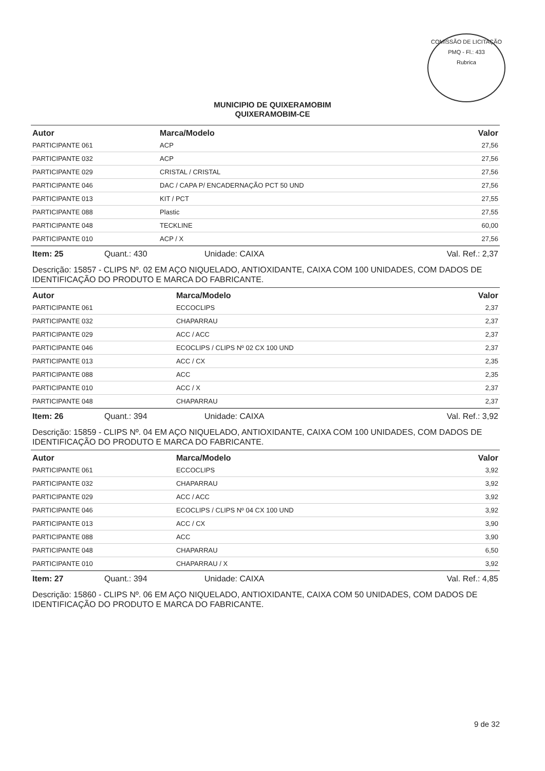COMISSÃO DE LICITAÇÃO
PMQ - Fl.: 433
Rubrica
MUNICIPIO DE QUIXERAMOBIM
QUIXERAMOBIM-CE
| Autor | Marca/Modelo | Valor |
| --- | --- | --- |
| PARTICIPANTE 061 | ACP | 27,56 |
| PARTICIPANTE 032 | ACP | 27,56 |
| PARTICIPANTE 029 | CRISTAL / CRISTAL | 27,56 |
| PARTICIPANTE 046 | DAC / CAPA P/ ENCADERNAÇÃO PCT 50 UND | 27,56 |
| PARTICIPANTE 013 | KIT / PCT | 27,55 |
| PARTICIPANTE 088 | Plastic | 27,55 |
| PARTICIPANTE 048 | TECKLINE | 60,00 |
| PARTICIPANTE 010 | ACP / X | 27,56 |
Item: 25 Quant.: 430 Unidade: CAIXA Val. Ref.: 2,37
Descrição: 15857 - CLIPS Nº. 02 EM AÇO NIQUELADO, ANTIOXIDANTE, CAIXA COM 100 UNIDADES, COM DADOS DE IDENTIFICAÇÃO DO PRODUTO E MARCA DO FABRICANTE.
| Autor | Marca/Modelo | Valor |
| --- | --- | --- |
| PARTICIPANTE 061 | ECCOCLIPS | 2,37 |
| PARTICIPANTE 032 | CHAPARRAU | 2,37 |
| PARTICIPANTE 029 | ACC / ACC | 2,37 |
| PARTICIPANTE 046 | ECOCLIPS / CLIPS Nº 02 CX 100 UND | 2,37 |
| PARTICIPANTE 013 | ACC / CX | 2,35 |
| PARTICIPANTE 088 | ACC | 2,35 |
| PARTICIPANTE 010 | ACC / X | 2,37 |
| PARTICIPANTE 048 | CHAPARRAU | 2,37 |
Item: 26 Quant.: 394 Unidade: CAIXA Val. Ref.: 3,92
Descrição: 15859 - CLIPS Nº. 04 EM AÇO NIQUELADO, ANTIOXIDANTE, CAIXA COM 100 UNIDADES, COM DADOS DE IDENTIFICAÇÃO DO PRODUTO E MARCA DO FABRICANTE.
| Autor | Marca/Modelo | Valor |
| --- | --- | --- |
| PARTICIPANTE 061 | ECCOCLIPS | 3,92 |
| PARTICIPANTE 032 | CHAPARRAU | 3,92 |
| PARTICIPANTE 029 | ACC / ACC | 3,92 |
| PARTICIPANTE 046 | ECOCLIPS / CLIPS Nº 04 CX 100 UND | 3,92 |
| PARTICIPANTE 013 | ACC / CX | 3,90 |
| PARTICIPANTE 088 | ACC | 3,90 |
| PARTICIPANTE 048 | CHAPARRAU | 6,50 |
| PARTICIPANTE 010 | CHAPARRAU / X | 3,92 |
Item: 27 Quant.: 394 Unidade: CAIXA Val. Ref.: 4,85
Descrição: 15860 - CLIPS Nº. 06 EM AÇO NIQUELADO, ANTIOXIDANTE, CAIXA COM 50 UNIDADES, COM DADOS DE IDENTIFICAÇÃO DO PRODUTO E MARCA DO FABRICANTE.
9 de 32